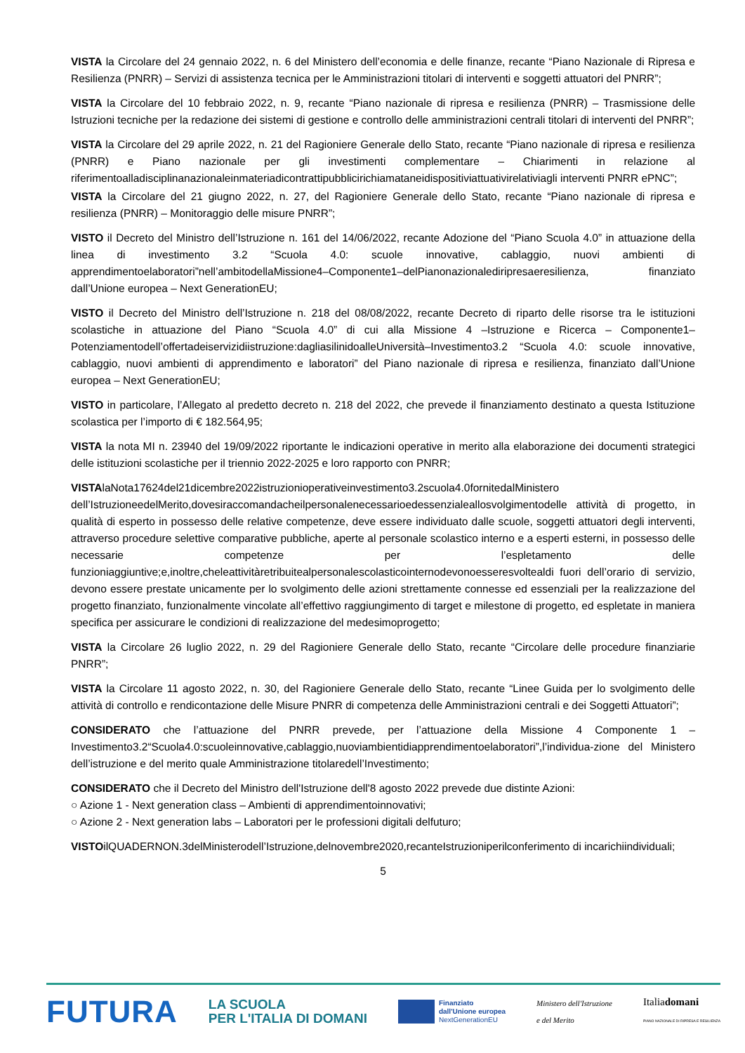VISTA la Circolare del 24 gennaio 2022, n. 6 del Ministero dell’economia e delle finanze, recante “Piano Nazionale di Ripresa e Resilienza (PNRR) – Servizi di assistenza tecnica per le Amministrazioni titolari di interventi e soggetti attuatori del PNRR”;
VISTA la Circolare del 10 febbraio 2022, n. 9, recante “Piano nazionale di ripresa e resilienza (PNRR) – Trasmissione delle Istruzioni tecniche per la redazione dei sistemi di gestione e controllo delle amministrazioni centrali titolari di interventi del PNRR”;
VISTA la Circolare del 29 aprile 2022, n. 21 del Ragioniere Generale dello Stato, recante “Piano nazionale di ripresa e resilienza (PNRR) e Piano nazionale per gli investimenti complementare – Chiarimenti in relazione al riferimentoalladisciplinanazionaleinmateriadicontrattipubblicirichiamataneidispositiviattuativirelativiagli interventi PNRR ePNC”;
VISTA la Circolare del 21 giugno 2022, n. 27, del Ragioniere Generale dello Stato, recante “Piano nazionale di ripresa e resilienza (PNRR) – Monitoraggio delle misure PNRR”;
VISTO il Decreto del Ministro dell’Istruzione n. 161 del 14/06/2022, recante Adozione del “Piano Scuola 4.0” in attuazione della linea di investimento 3.2 “Scuola 4.0: scuole innovative, cablaggio, nuovi ambienti di apprendimentoelaboratori”nell’ambitodellaMissione4–Componente1–delPianonazionalediripresaeresilienza, finanziato dall’Unione europea – Next GenerationEU;
VISTO il Decreto del Ministro dell’Istruzione n. 218 del 08/08/2022, recante Decreto di riparto delle risorse tra le istituzioni scolastiche in attuazione del Piano “Scuola 4.0” di cui alla Missione 4 –Istruzione e Ricerca – Componente1–Potenziamentodell’offertadeiservizidiistruzione:dagliasilinidoalleUniversità–Investimento3.2 “Scuola 4.0: scuole innovative, cablaggio, nuovi ambienti di apprendimento e laboratori” del Piano nazionale di ripresa e resilienza, finanziato dall’Unione europea – Next GenerationEU;
VISTO in particolare, l’Allegato al predetto decreto n. 218 del 2022, che prevede il finanziamento destinato a questa Istituzione scolastica per l’importo di € 182.564,95;
VISTA la nota MI n. 23940 del 19/09/2022 riportante le indicazioni operative in merito alla elaborazione dei documenti strategici delle istituzioni scolastiche per il triennio 2022-2025 e loro rapporto con PNRR;
VISTAlaNota17624del21dicembre2022istruzionioperativeinvestimento3.2scuola4.0fornitedalMinistero dell’IstruzioneedelMerito,dovesiraccomandacheilpersonalenecessarioedessenzialeallosvolgimentodelle attività di progetto, in qualità di esperto in possesso delle relative competenze, deve essere individuato dalle scuole, soggetti attuatori degli interventi, attraverso procedure selettive comparative pubbliche, aperte al personale scolastico interno e a esperti esterni, in possesso delle necessarie competenze per l’espletamento delle funzioniaggiuntive;e,inoltre,cheleattivitàretribuitealpersonalescolasticointernodevonoesseresvoltealdi fuori dell’orario di servizio, devono essere prestate unicamente per lo svolgimento delle azioni strettamente connesse ed essenziali per la realizzazione del progetto finanziato, funzionalmente vincolate all’effettivo raggiungimento di target e milestone di progetto, ed espletate in maniera specifica per assicurare le condizioni di realizzazione del medesimoprogetto;
VISTA la Circolare 26 luglio 2022, n. 29 del Ragioniere Generale dello Stato, recante “Circolare delle procedure finanziarie PNRR”;
VISTA la Circolare 11 agosto 2022, n. 30, del Ragioniere Generale dello Stato, recante “Linee Guida per lo svolgimento delle attività di controllo e rendicontazione delle Misure PNRR di competenza delle Amministrazioni centrali e dei Soggetti Attuatori”;
CONSIDERATO che l’attuazione del PNRR prevede, per l’attuazione della Missione 4 Componente 1 – Investimento3.2“Scuola4.0:scuoleinnovative,cablaggio,nuoviambientidiapprendimentoelaboratori”,l’individua-zione del Ministero dell’istruzione e del merito quale Amministrazione titolaredell’Investimento;
CONSIDERATO che il Decreto del Ministro dell'Istruzione dell'8 agosto 2022 prevede due distinte Azioni:
○ Azione 1 - Next generation class – Ambienti di apprendimentoinnovativi;
○ Azione 2 - Next generation labs – Laboratori per le professioni digitali delfuturo;
VISTOilQUADERNON.3delMinisterodell’Istruzione,delnovembre2020,recanteIstruzioniperilconferimento di incarichiindividuali;
5
FUTURA
LA SCUOLA
PER L'ITALIA DI DOMANI
Finanziato
dall'Unione europea
NextGenerationEU
Ministero dell'Istruzione
e del Merito
Italiadomani
PIANO NAZIONALE DI RIPRESA E RESILIENZA